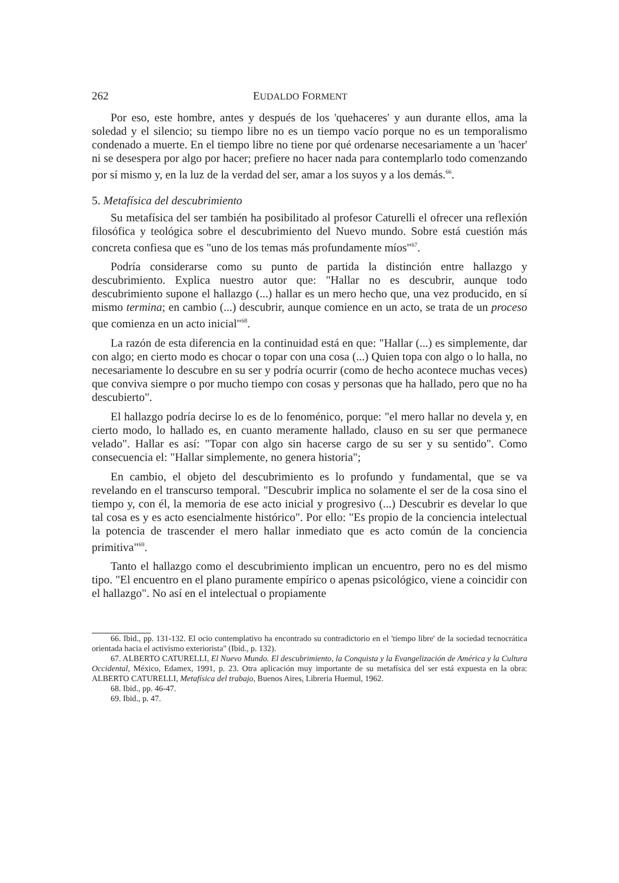262 EUDALDO FORMENT
Por eso, este hombre, antes y después de los 'quehaceres' y aun durante ellos, ama la soledad y el silencio; su tiempo libre no es un tiempo vacío porque no es un temporalismo condenado a muerte. En el tiempo libre no tiene por qué ordenarse necesariamente a un 'hacer' ni se desespera por algo por hacer; prefiere no hacer nada para contemplarlo todo comenzando por sí mismo y, en la luz de la verdad del ser, amar a los suyos y a los demás.<sup>66</sup>.
5. Metafísica del descubrimiento
Su metafísica del ser también ha posibilitado al profesor Caturelli el ofrecer una reflexión filosófica y teológica sobre el descubrimiento del Nuevo mundo. Sobre está cuestión más concreta confiesa que es "uno de los temas más profundamente míos"<sup>67</sup>.
Podría considerarse como su punto de partida la distinción entre hallazgo y descubrimiento. Explica nuestro autor que: "Hallar no es descubrir, aunque todo descubrimiento supone el hallazgo (...) hallar es un mero hecho que, una vez producido, en sí mismo termina; en cambio (...) descubrir, aunque comience en un acto, se trata de un proceso que comienza en un acto inicial"<sup>68</sup>.
La razón de esta diferencia en la continuidad está en que: "Hallar (...) es simplemente, dar con algo; en cierto modo es chocar o topar con una cosa (...) Quien topa con algo o lo halla, no necesariamente lo descubre en su ser y podría ocurrir (como de hecho acontece muchas veces) que conviva siempre o por mucho tiempo con cosas y personas que ha hallado, pero que no ha descubierto".
El hallazgo podría decirse lo es de lo fenoménico, porque: "el mero hallar no devela y, en cierto modo, lo hallado es, en cuanto meramente hallado, clauso en su ser que permanece velado". Hallar es así: "Topar con algo sin hacerse cargo de su ser y su sentido". Como consecuencia el: "Hallar simplemente, no genera historia";
En cambio, el objeto del descubrimiento es lo profundo y fundamental, que se va revelando en el transcurso temporal. "Descubrir implica no solamente el ser de la cosa sino el tiempo y, con él, la memoria de ese acto inicial y progresivo (...) Descubrir es develar lo que tal cosa es y es acto esencialmente histórico". Por ello: "Es propio de la conciencia intelectual la potencia de trascender el mero hallar inmediato que es acto común de la conciencia primitiva"<sup>69</sup>.
Tanto el hallazgo como el descubrimiento implican un encuentro, pero no es del mismo tipo. "El encuentro en el plano puramente empírico o apenas psicológico, viene a coincidir con el hallazgo". No así en el intelectual o propiamente
66. Ibid., pp. 131-132. El ocio contemplativo ha encontrado su contradictorio en el 'tiempo libre' de la sociedad tecnocrática orientada hacia el activismo exteriorista" (Ibid., p. 132).
67. ALBERTO CATURELLI, El Nuevo Mundo. El descubrimiento, la Conquista y la Evangelización de América y la Cultura Occidental, México, Edamex, 1991, p. 23. Otra aplicación muy importante de su metafísica del ser está expuesta en la obra: ALBERTO CATURELLI, Metafísica del trabajo, Buenos Aires, Libreria Huemul, 1962.
68. Ibid., pp. 46-47.
69. Ibid., p. 47.